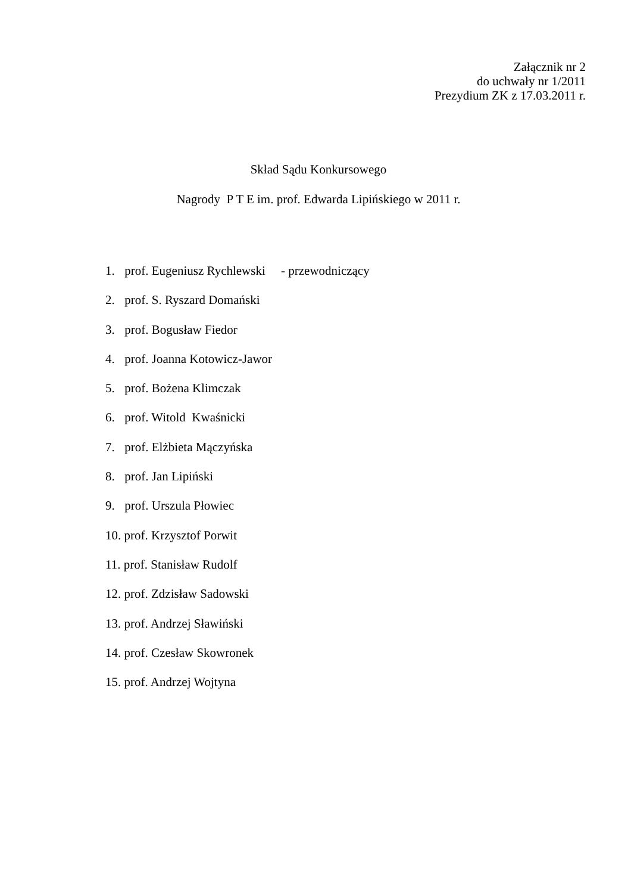Załącznik nr 2
do uchwały nr 1/2011
Prezydium ZK z 17.03.2011 r.
Skład Sądu Konkursowego
Nagrody P T E im. prof. Edwarda Lipińskiego w 2011 r.
1. prof. Eugeniusz Rychlewski - przewodniczący
2. prof. S. Ryszard Domański
3. prof. Bogusław Fiedor
4. prof. Joanna Kotowicz-Jawor
5. prof. Bożena Klimczak
6. prof. Witold Kwaśnicki
7. prof. Elżbieta Mączyńska
8. prof. Jan Lipiński
9. prof. Urszula Płowiec
10. prof. Krzysztof Porwit
11. prof. Stanisław Rudolf
12. prof. Zdzisław Sadowski
13. prof. Andrzej Sławiński
14. prof. Czesław Skowronek
15. prof. Andrzej Wojtyna